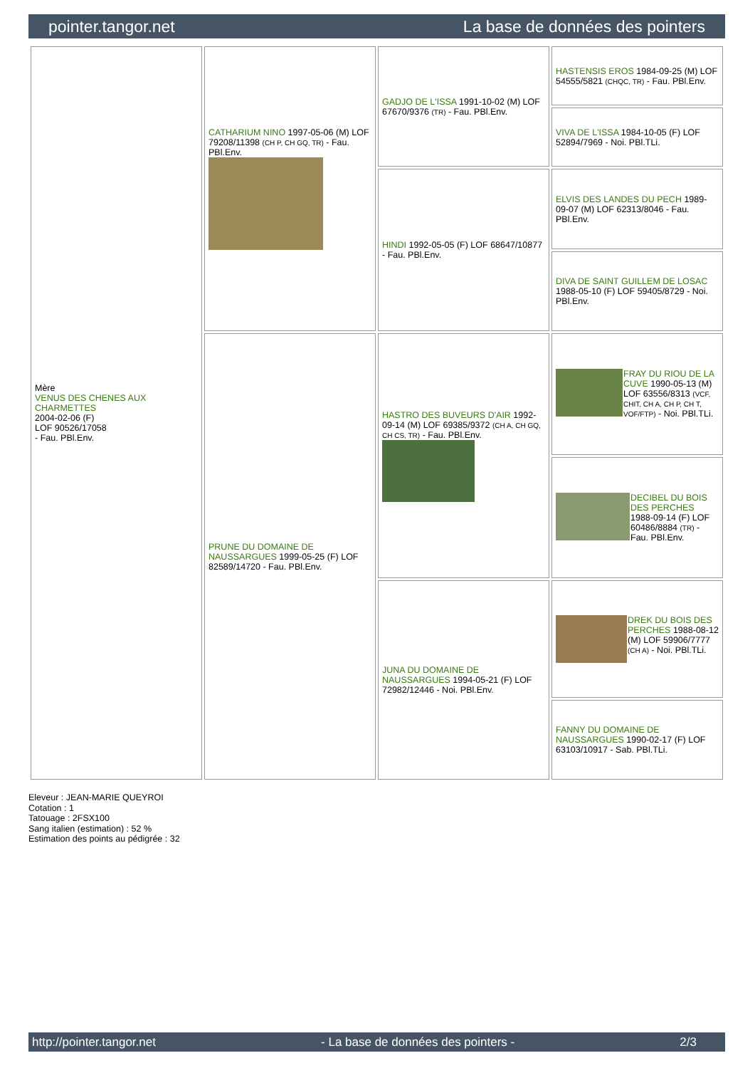pointer.tangor.net La base de données des pointers
| Mère VENUS DES CHENES AUX CHARMETTES 2004-02-06 (F) LOF 90526/17058 - Fau. PBl.Env. | CATHARIUM NINO 1997-05-06 (M) LOF 79208/11398 (CH P, CH GQ, TR) - Fau. PBl.Env. | GADJO DE L'ISSA 1991-10-02 (M) LOF 67670/9376 (TR) - Fau. PBl.Env. | HASTENSIS EROS 1984-09-25 (M) LOF 54555/5821 (CHQC, TR) - Fau. PBl.Env. |
| | | | VIVA DE L'ISSA 1984-10-05 (F) LOF 52894/7969 - Noi. PBl.TLi. |
| | | HINDI 1992-05-05 (F) LOF 68647/10877 - Fau. PBl.Env. | ELVIS DES LANDES DU PECH 1989-09-07 (M) LOF 62313/8046 - Fau. PBl.Env. |
| | | | DIVA DE SAINT GUILLEM DE LOSAC 1988-05-10 (F) LOF 59405/8729 - Noi. PBl.Env. |
| | PRUNE DU DOMAINE DE NAUSSARGUES 1999-05-25 (F) LOF 82589/14720 - Fau. PBl.Env. | HASTRO DES BUVEURS D'AIR 1992-09-14 (M) LOF 69385/9372 (CH A, CH GQ, CH CS, TR) - Fau. PBl.Env. | FRAY DU RIOU DE LA CUVE 1990-05-13 (M) LOF 63556/8313 (VCF, CHIT, CH A, CH P, CH T, VOF/FTP) - Noi. PBl.TLi. |
| | | | DECIBEL DU BOIS DES PERCHES 1988-09-14 (F) LOF 60486/8884 (TR) - Fau. PBl.Env. |
| | | JUNA DU DOMAINE DE NAUSSARGUES 1994-05-21 (F) LOF 72982/12446 - Noi. PBl.Env. | DREK DU BOIS DES PERCHES 1988-08-12 (M) LOF 59906/7777 (CH A) - Noi. PBl.TLi. |
| | | | FANNY DU DOMAINE DE NAUSSARGUES 1990-02-17 (F) LOF 63103/10917 - Sab. PBl.TLi. |
Eleveur : JEAN-MARIE QUEYROI
Cotation : 1
Tatouage : 2FSX100
Sang italien (estimation) : 52 %
Estimation des points au pédigrée : 32
http://pointer.tangor.net - La base de données des pointers - 2/3